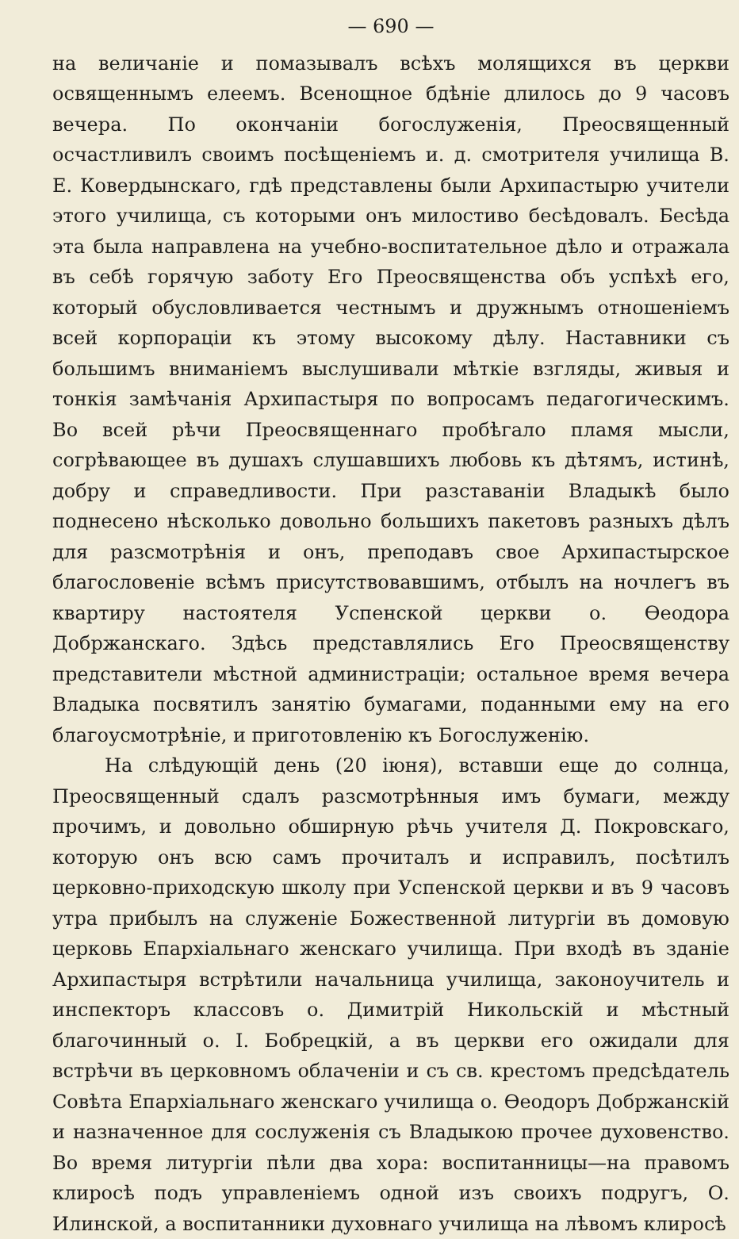— 690 —
на величаніе и помазывалъ всѣхъ молящихся въ церкви освященнымъ елеемъ. Всенощное бдѣніе длилось до 9 часовъ вечера. По окончаніи богослуженія, Преосвященный осчастливилъ своимъ посѣщеніемъ и. д. смотрителя училища В. Е. Ковердынскаго, гдѣ представлены были Архипастырю учители этого училища, съ которыми онъ милостиво бесѣдовалъ. Бесѣда эта была направлена на учебно-воспитательное дѣло и отражала въ себѣ горячую заботу Его Преосвященства объ успѣхѣ его, который обусловливается честнымъ и дружнымъ отношеніемъ всей корпораціи къ этому высокому дѣлу. Наставники съ большимъ вниманіемъ выслушивали мѣткіе взгляды, живыя и тонкія замѣчанія Архипастыря по вопросамъ педагогическимъ. Во всей рѣчи Преосвященнаго пробѣгало пламя мысли, согрѣвающее въ душахъ слушавшихъ любовь къ дѣтямъ, истинѣ, добру и справедливости. При разставаніи Владыкѣ было поднесено нѣсколько довольно большихъ пакетовъ разныхъ дѣлъ для разсмотрѣнія и онъ, преподавъ свое Архипастырское благословеніе всѣмъ присутствовавшимъ, отбылъ на ночлегъ въ квартиру настоятеля Успенской церкви о. Ѳеодора Добржанскаго. Здѣсь представлялись Его Преосвященству представители мѣстной администраціи; остальное время вечера Владыка посвятилъ занятію бумагами, поданными ему на его благоусмотрѣніе, и приготовленію къ Богослуженію.
На слѣдующій день (20 іюня), вставши еще до солнца, Преосвященный сдалъ разсмотрѣнныя имъ бумаги, между прочимъ, и довольно обширную рѣчь учителя Д. Покровскаго, которую онъ всю самъ прочиталъ и исправилъ, посѣтилъ церковно-приходскую школу при Успенской церкви и въ 9 часовъ утра прибылъ на служеніе Божественной литургіи въ домовую церковь Епархіальнаго женскаго училища. При входѣ въ зданіе Архипастыря встрѣтили начальница училища, законоучитель и инспекторъ классовъ о. Димитрій Никольскій и мѣстный благочинный о. І. Бобрецкій, а въ церкви его ожидали для встрѣчи въ церковномъ облаченіи и съ св. крестомъ предсѣдатель Совѣта Епархіальнаго женскаго училища о. Ѳеодоръ Добржанскій и назначенное для сослуженія съ Владыкою прочее духовенство. Во время литургіи пѣли два хора: воспитанницы—на правомъ клиросѣ подъ управленіемъ одной изъ своихъ подругъ, О. Илинской, а воспитанники духовнаго училища на лѣвомъ клиросѣ